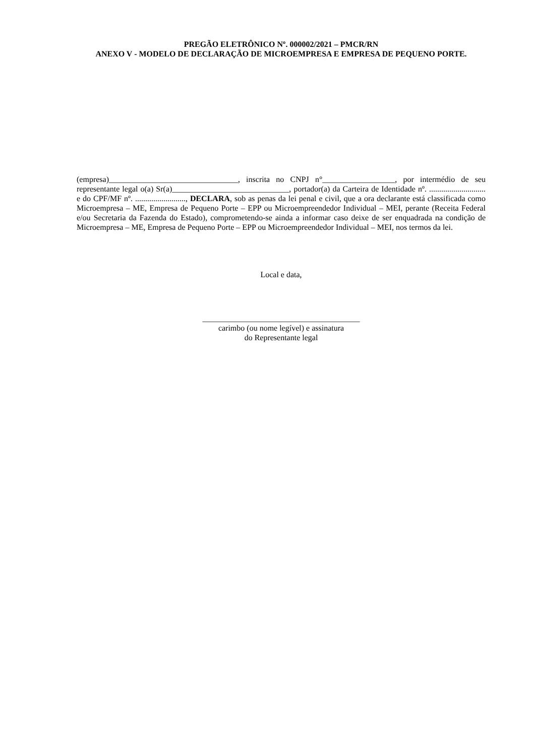PREGÃO ELETRÔNICO Nº. 000002/2021 – PMCR/RN
ANEXO V - MODELO DE DECLARAÇÃO DE MICROEMPRESA E EMPRESA DE PEQUENO PORTE.
(empresa)________________________________, inscrita no CNPJ n°__________________, por intermédio de seu representante legal o(a) Sr(a)_____________________________, portador(a) da Carteira de Identidade nº. ............................ e do CPF/MF nº. ........................., DECLARA, sob as penas da lei penal e civil, que a ora declarante está classificada como Microempresa – ME, Empresa de Pequeno Porte – EPP ou Microempreendedor Individual – MEI, perante (Receita Federal e/ou Secretaria da Fazenda do Estado), comprometendo-se ainda a informar caso deixe de ser enquadrada na condição de Microempresa – ME, Empresa de Pequeno Porte – EPP ou Microempreendedor Individual – MEI, nos termos da lei.
Local e data,
_______________________________________
carimbo (ou nome legível) e assinatura
do Representante legal